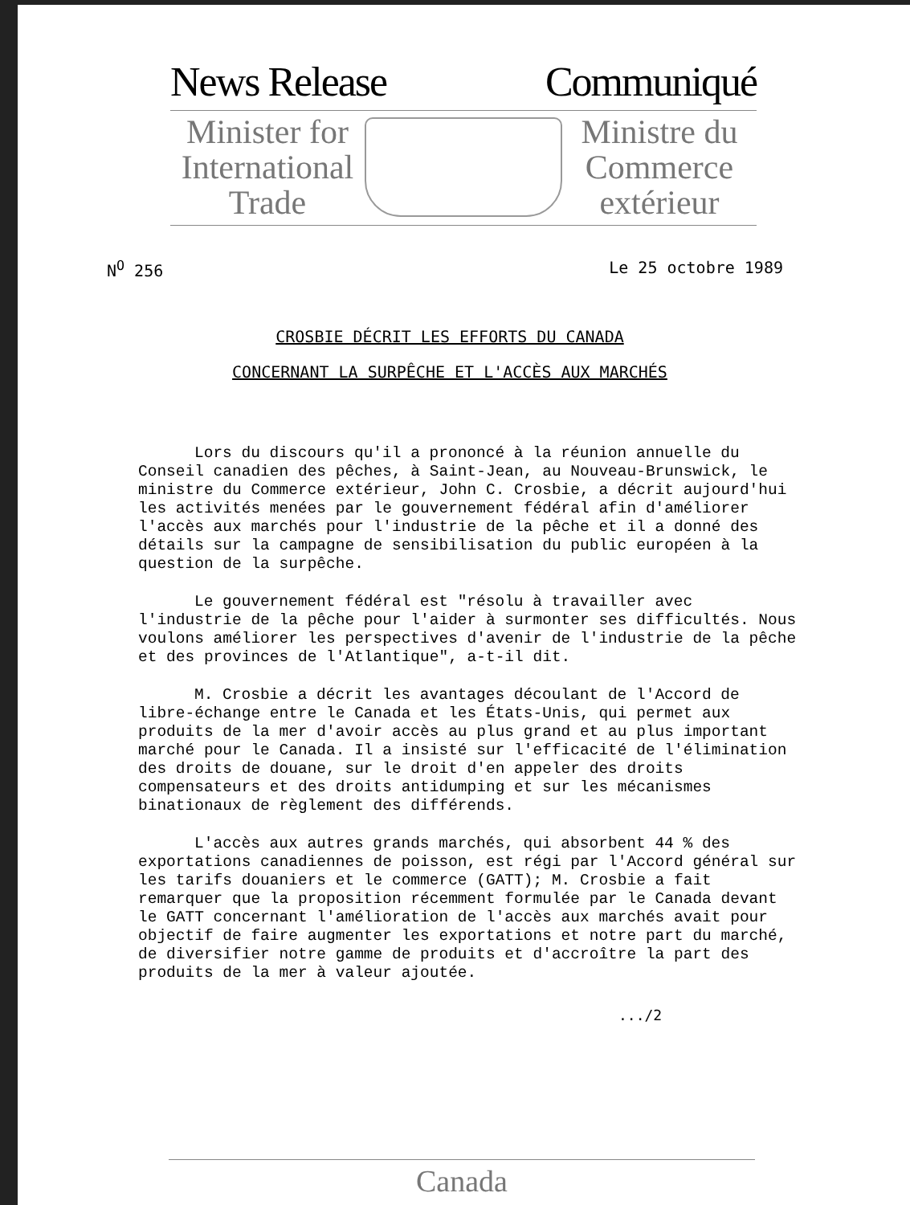News Release Communiqué
Minister for International Trade
Ministre du Commerce extérieur
N<sup>O</sup> 256 Le 25 octobre 1989
CROSBIE DÉCRIT LES EFFORTS DU CANADA
CONCERNANT LA SURPÊCHE ET L'ACCÈS AUX MARCHÉS
Lors du discours qu'il a prononcé à la réunion annuelle du Conseil canadien des pêches, à Saint-Jean, au Nouveau-Brunswick, le ministre du Commerce extérieur, John C. Crosbie, a décrit aujourd'hui les activités menées par le gouvernement fédéral afin d'améliorer l'accès aux marchés pour l'industrie de la pêche et il a donné des détails sur la campagne de sensibilisation du public européen à la question de la surpêche.
Le gouvernement fédéral est "résolu à travailler avec l'industrie de la pêche pour l'aider à surmonter ses difficultés. Nous voulons améliorer les perspectives d'avenir de l'industrie de la pêche et des provinces de l'Atlantique", a-t-il dit.
M. Crosbie a décrit les avantages découlant de l'Accord de libre-échange entre le Canada et les États-Unis, qui permet aux produits de la mer d'avoir accès au plus grand et au plus important marché pour le Canada. Il a insisté sur l'efficacité de l'élimination des droits de douane, sur le droit d'en appeler des droits compensateurs et des droits antidumping et sur les mécanismes binationaux de règlement des différends.
L'accès aux autres grands marchés, qui absorbent 44 % des exportations canadiennes de poisson, est régi par l'Accord général sur les tarifs douaniers et le commerce (GATT); M. Crosbie a fait remarquer que la proposition récemment formulée par le Canada devant le GATT concernant l'amélioration de l'accès aux marchés avait pour objectif de faire augmenter les exportations et notre part du marché, de diversifier notre gamme de produits et d'accroître la part des produits de la mer à valeur ajoutée.
.../2
Canada